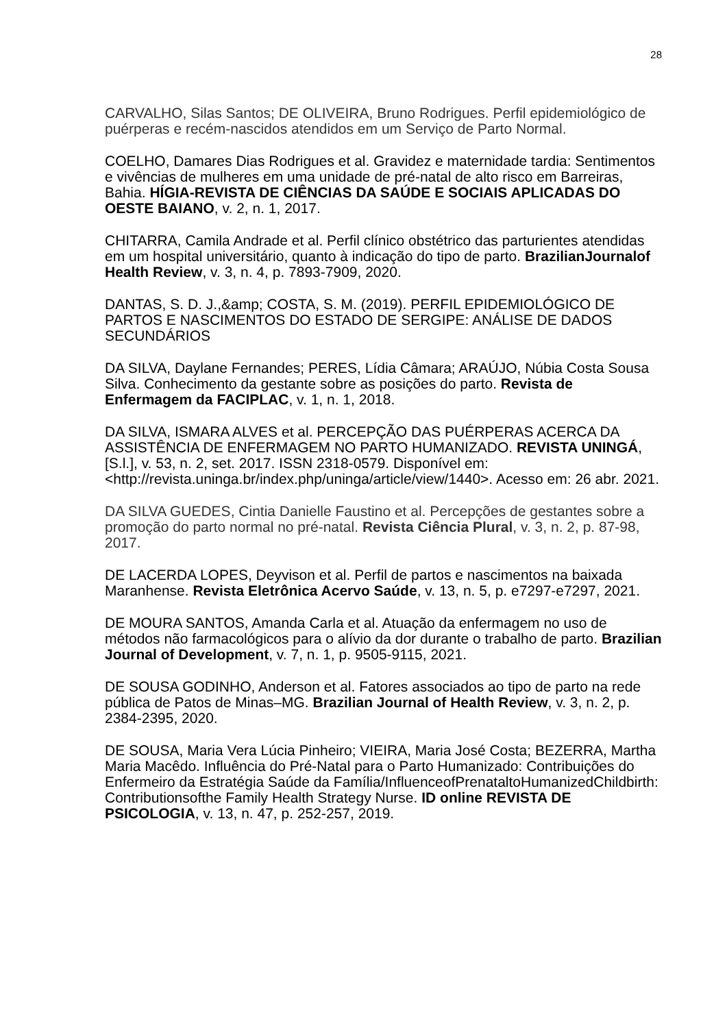28
CARVALHO, Silas Santos; DE OLIVEIRA, Bruno Rodrigues. Perfil epidemiológico de puérperas e recém-nascidos atendidos em um Serviço de Parto Normal.
COELHO, Damares Dias Rodrigues et al. Gravidez e maternidade tardia: Sentimentos e vivências de mulheres em uma unidade de pré-natal de alto risco em Barreiras, Bahia. HÍGIA-REVISTA DE CIÊNCIAS DA SAÚDE E SOCIAIS APLICADAS DO OESTE BAIANO, v. 2, n. 1, 2017.
CHITARRA, Camila Andrade et al. Perfil clínico obstétrico das parturientes atendidas em um hospital universitário, quanto à indicação do tipo de parto. BrazilianJournalof Health Review, v. 3, n. 4, p. 7893-7909, 2020.
DANTAS, S. D. J.,&amp; COSTA, S. M. (2019). PERFIL EPIDEMIOLÓGICO DE PARTOS E NASCIMENTOS DO ESTADO DE SERGIPE: ANÁLISE DE DADOS SECUNDÁRIOS
DA SILVA, Daylane Fernandes; PERES, Lídia Câmara; ARAÚJO, Núbia Costa Sousa Silva. Conhecimento da gestante sobre as posições do parto. Revista de Enfermagem da FACIPLAC, v. 1, n. 1, 2018.
DA SILVA, ISMARA ALVES et al. PERCEPÇÃO DAS PUÉRPERAS ACERCA DA ASSISTÊNCIA DE ENFERMAGEM NO PARTO HUMANIZADO. REVISTA UNINGÁ, [S.l.], v. 53, n. 2, set. 2017. ISSN 2318-0579. Disponível em: <http://revista.uninga.br/index.php/uninga/article/view/1440>. Acesso em: 26 abr. 2021.
DA SILVA GUEDES, Cintia Danielle Faustino et al. Percepções de gestantes sobre a promoção do parto normal no pré-natal. Revista Ciência Plural, v. 3, n. 2, p. 87-98, 2017.
DE LACERDA LOPES, Deyvison et al. Perfil de partos e nascimentos na baixada Maranhense. Revista Eletrônica Acervo Saúde, v. 13, n. 5, p. e7297-e7297, 2021.
DE MOURA SANTOS, Amanda Carla et al. Atuação da enfermagem no uso de métodos não farmacológicos para o alívio da dor durante o trabalho de parto. Brazilian Journal of Development, v. 7, n. 1, p. 9505-9115, 2021.
DE SOUSA GODINHO, Anderson et al. Fatores associados ao tipo de parto na rede pública de Patos de Minas–MG. Brazilian Journal of Health Review, v. 3, n. 2, p. 2384-2395, 2020.
DE SOUSA, Maria Vera Lúcia Pinheiro; VIEIRA, Maria José Costa; BEZERRA, Martha Maria Macêdo. Influência do Pré-Natal para o Parto Humanizado: Contribuições do Enfermeiro da Estratégia Saúde da Família/InfluenceofPrenataltoHumanizedChildbirth: Contributionsofthe Family Health Strategy Nurse. ID online REVISTA DE PSICOLOGIA, v. 13, n. 47, p. 252-257, 2019.